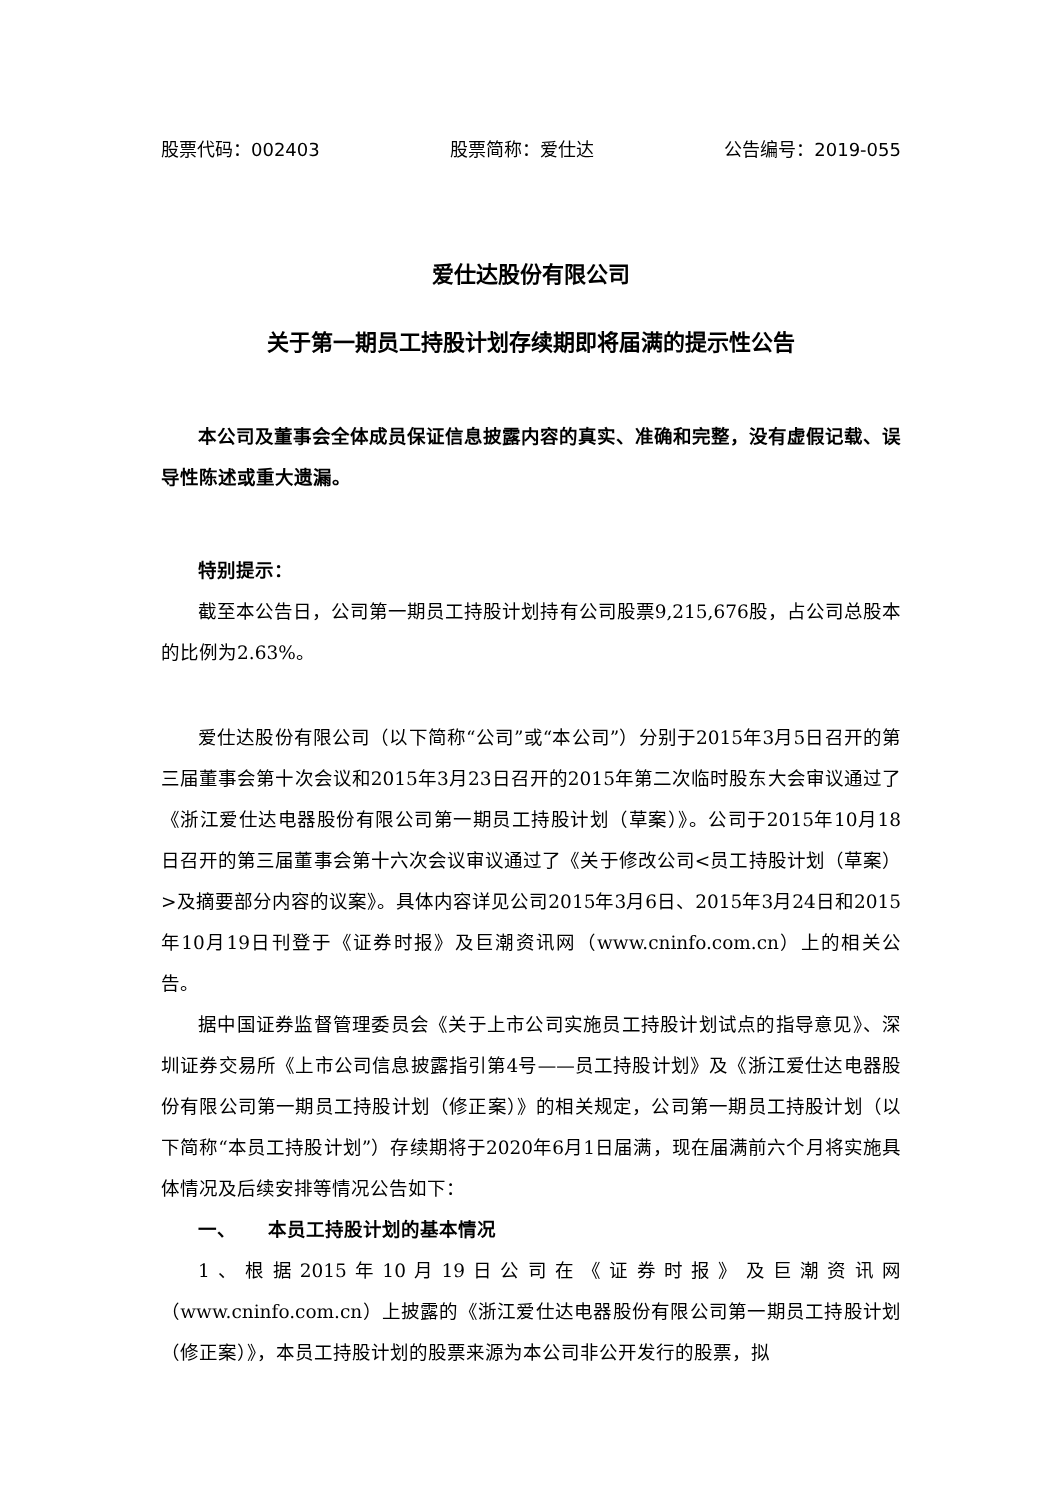股票代码：002403 股票简称：爱仕达 公告编号：2019-055
爱仕达股份有限公司
关于第一期员工持股计划存续期即将届满的提示性公告
本公司及董事会全体成员保证信息披露内容的真实、准确和完整，没有虚假记载、误导性陈述或重大遗漏。
特别提示：
截至本公告日，公司第一期员工持股计划持有公司股票9,215,676股，占公司总股本的比例为2.63%。
爱仕达股份有限公司（以下简称“公司”或“本公司”）分别于2015年3月5日召开的第三届董事会第十次会议和2015年3月23日召开的2015年第二次临时股东大会审议通过了《浙江爱仕达电器股份有限公司第一期员工持股计划（草案）》。公司于2015年10月18日召开的第三届董事会第十六次会议审议通过了《关于修改公司<员工持股计划（草案）>及摘要部分内容的议案》。具体内容详见公司2015年3月6日、2015年3月24日和2015年10月19日刊登于《证券时报》及巨潮资讯网（www.cninfo.com.cn）上的相关公告。
据中国证券监督管理委员会《关于上市公司实施员工持股计划试点的指导意见》、深圳证券交易所《上市公司信息披露指引第4号——员工持股计划》及《浙江爱仕达电器股份有限公司第一期员工持股计划（修正案）》的相关规定，公司第一期员工持股计划（以下简称“本员工持股计划”）存续期将于2020年6月1日届满，现在届满前六个月将实施具体情况及后续安排等情况公告如下：
一、 本员工持股计划的基本情况
1、根据2015年10月19日公司在《证券时报》及巨潮资讯网（www.cninfo.com.cn）上披露的《浙江爱仕达电器股份有限公司第一期员工持股计划（修正案）》，本员工持股计划的股票来源为本公司非公开发行的股票，拟